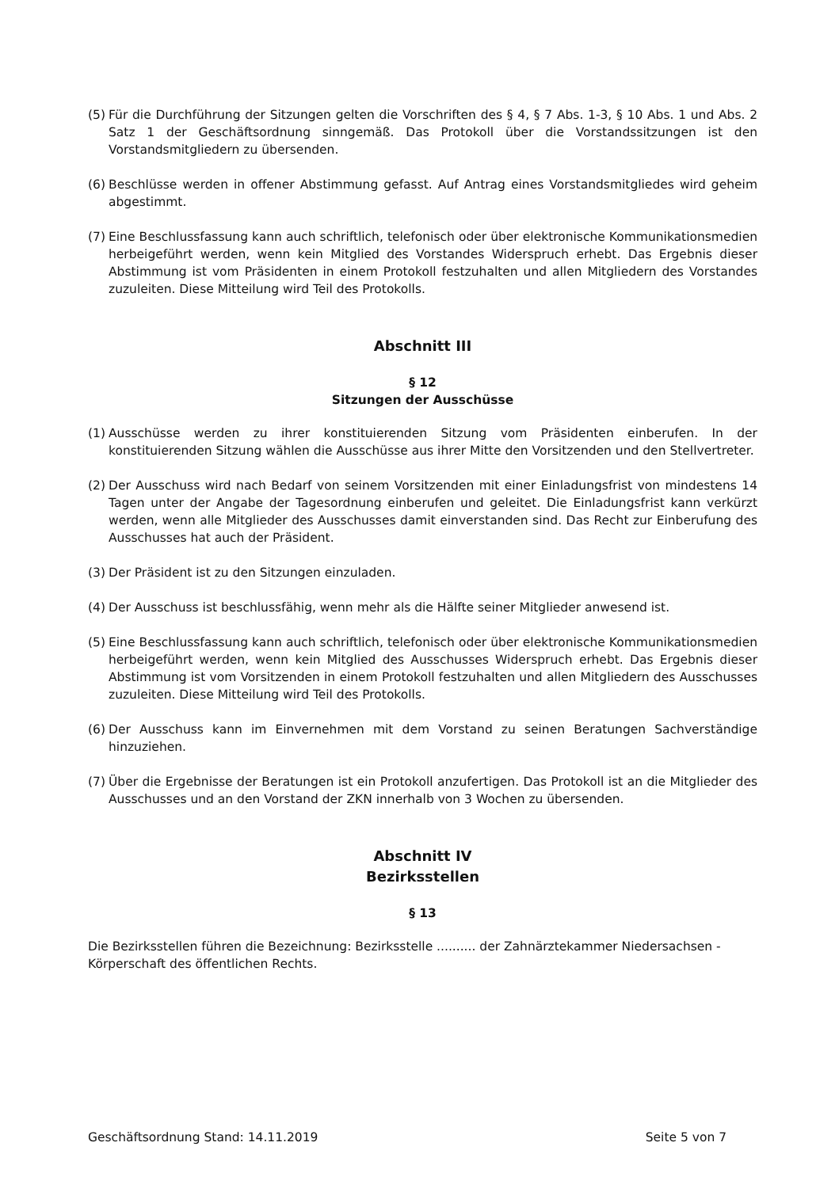(5) Für die Durchführung der Sitzungen gelten die Vorschriften des § 4, § 7 Abs. 1-3, § 10 Abs. 1 und Abs. 2 Satz 1 der Geschäftsordnung sinngemäß. Das Protokoll über die Vorstandssitzungen ist den Vorstandsmitgliedern zu übersenden.
(6) Beschlüsse werden in offener Abstimmung gefasst. Auf Antrag eines Vorstandsmitgliedes wird geheim abgestimmt.
(7) Eine Beschlussfassung kann auch schriftlich, telefonisch oder über elektronische Kommunikationsmedien herbeigeführt werden, wenn kein Mitglied des Vorstandes Widerspruch erhebt. Das Ergebnis dieser Abstimmung ist vom Präsidenten in einem Protokoll festzuhalten und allen Mitgliedern des Vorstandes zuzuleiten. Diese Mitteilung wird Teil des Protokolls.
Abschnitt III
§ 12
Sitzungen der Ausschüsse
(1) Ausschüsse werden zu ihrer konstituierenden Sitzung vom Präsidenten einberufen. In der konstituierenden Sitzung wählen die Ausschüsse aus ihrer Mitte den Vorsitzenden und den Stellvertreter.
(2) Der Ausschuss wird nach Bedarf von seinem Vorsitzenden mit einer Einladungsfrist von mindestens 14 Tagen unter der Angabe der Tagesordnung einberufen und geleitet. Die Einladungsfrist kann verkürzt werden, wenn alle Mitglieder des Ausschusses damit einverstanden sind. Das Recht zur Einberufung des Ausschusses hat auch der Präsident.
(3) Der Präsident ist zu den Sitzungen einzuladen.
(4) Der Ausschuss ist beschlussfähig, wenn mehr als die Hälfte seiner Mitglieder anwesend ist.
(5) Eine Beschlussfassung kann auch schriftlich, telefonisch oder über elektronische Kommunikationsmedien herbeigeführt werden, wenn kein Mitglied des Ausschusses Widerspruch erhebt. Das Ergebnis dieser Abstimmung ist vom Vorsitzenden in einem Protokoll festzuhalten und allen Mitgliedern des Ausschusses zuzuleiten. Diese Mitteilung wird Teil des Protokolls.
(6) Der Ausschuss kann im Einvernehmen mit dem Vorstand zu seinen Beratungen Sachverständige hinzuziehen.
(7) Über die Ergebnisse der Beratungen ist ein Protokoll anzufertigen. Das Protokoll ist an die Mitglieder des Ausschusses und an den Vorstand der ZKN innerhalb von 3 Wochen zu übersenden.
Abschnitt IV
Bezirksstellen
§ 13
Die Bezirksstellen führen die Bezeichnung: Bezirksstelle .......... der Zahnärztekammer Niedersachsen - Körperschaft des öffentlichen Rechts.
Geschäftsordnung Stand: 14.11.2019 Seite 5 von 7